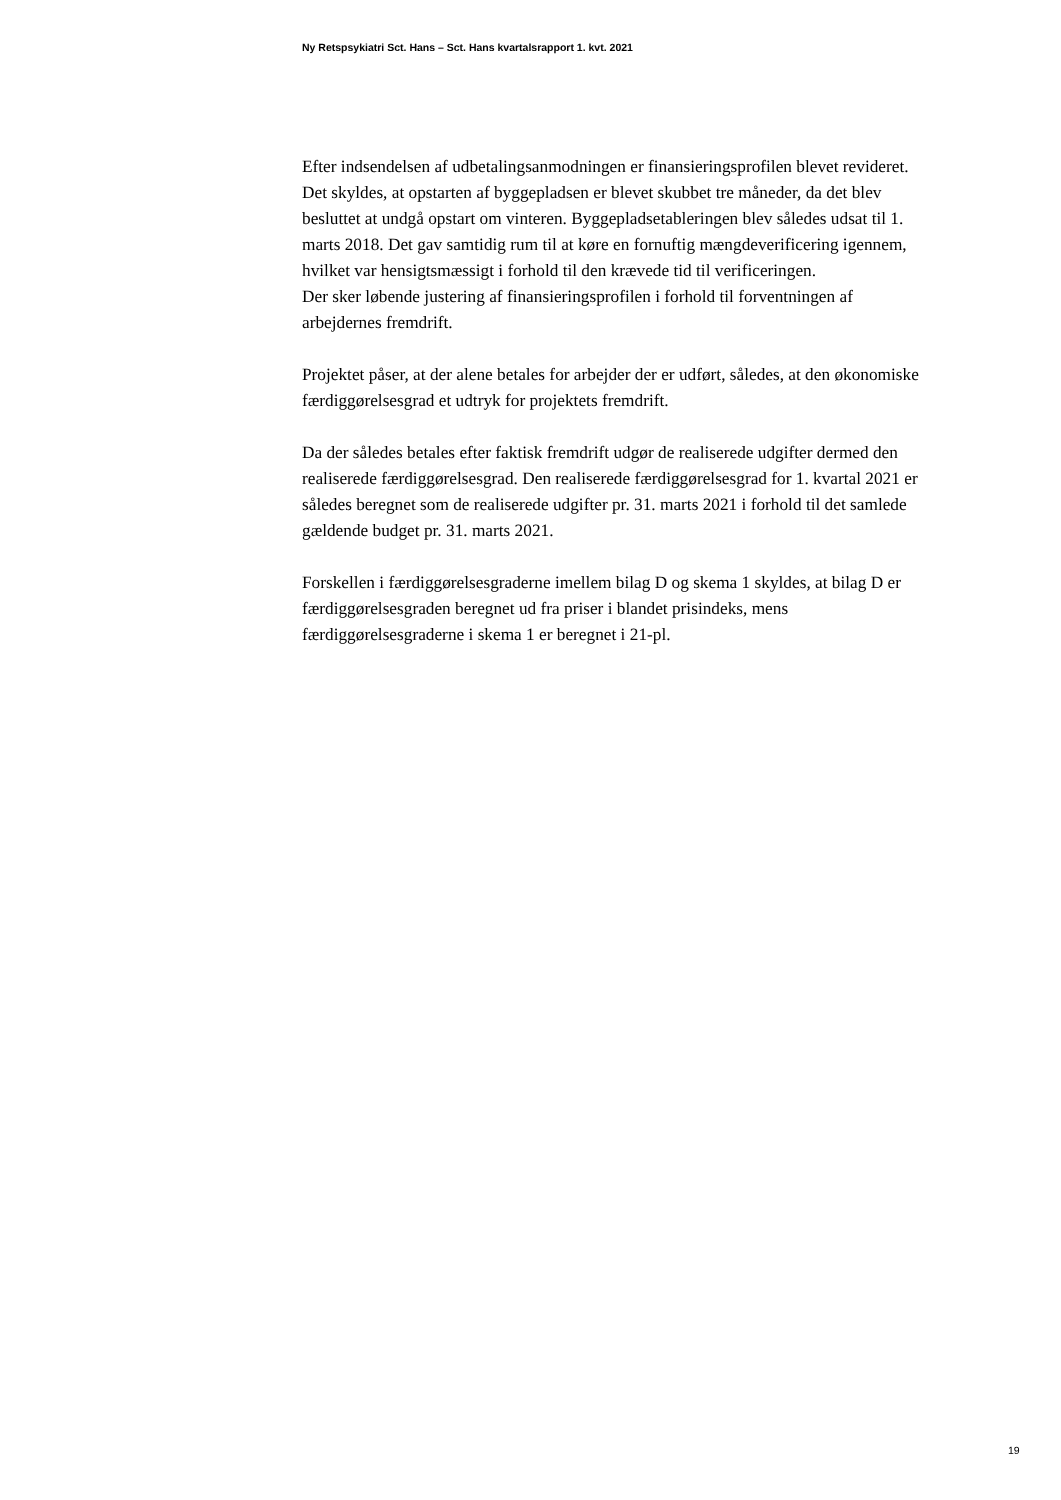Ny Retspsykiatri Sct. Hans – Sct. Hans kvartalsrapport 1. kvt. 2021
Efter indsendelsen af udbetalingsanmodningen er finansieringsprofilen blevet revideret. Det skyldes, at opstarten af byggepladsen er blevet skubbet tre måneder, da det blev besluttet at undgå opstart om vinteren. Byggepladsetableringen blev således udsat til 1. marts 2018. Det gav samtidig rum til at køre en fornuftig mængdeverificering igennem, hvilket var hensigtsmæssigt i forhold til den krævede tid til verificeringen.
Der sker løbende justering af finansieringsprofilen i forhold til forventningen af arbejdernes fremdrift.
Projektet påser, at der alene betales for arbejder der er udført, således, at den økonomiske færdiggørelsesgrad et udtryk for projektets fremdrift.
Da der således betales efter faktisk fremdrift udgør de realiserede udgifter dermed den realiserede færdiggørelsesgrad. Den realiserede færdiggørelsesgrad for 1. kvartal 2021 er således beregnet som de realiserede udgifter pr. 31. marts 2021 i forhold til det samlede gældende budget pr. 31. marts 2021.
Forskellen i færdiggørelsesgraderne imellem bilag D og skema 1 skyldes, at bilag D er færdiggørelsesgraden beregnet ud fra priser i blandet prisindeks, mens færdiggørelsesgraderne i skema 1 er beregnet i 21-pl.
19